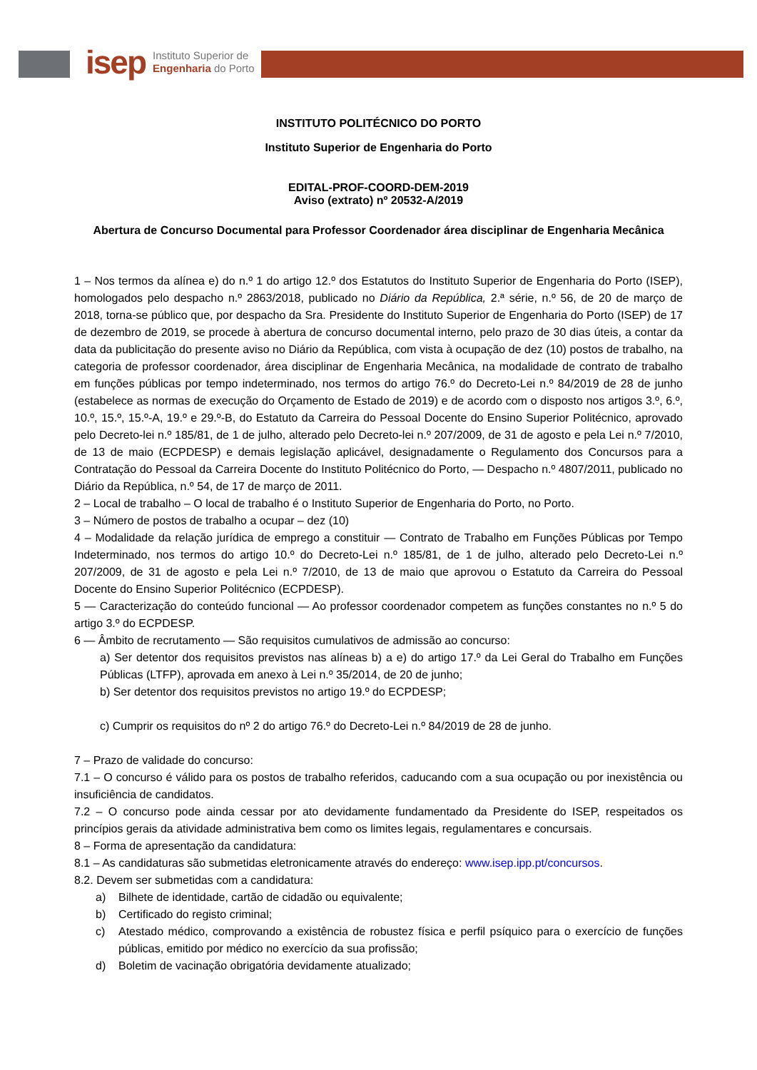isep Instituto Superior de
Engenharia do Porto
INSTITUTO POLITÉCNICO DO PORTO
Instituto Superior de Engenharia do Porto
EDITAL-PROF-COORD-DEM-2019
Aviso (extrato) nº 20532-A/2019
Abertura de Concurso Documental para Professor Coordenador área disciplinar de Engenharia Mecânica
1 – Nos termos da alínea e) do n.º 1 do artigo 12.º dos Estatutos do Instituto Superior de Engenharia do Porto (ISEP), homologados pelo despacho n.º 2863/2018, publicado no Diário da República, 2.ª série, n.º 56, de 20 de março de 2018, torna-se público que, por despacho da Sra. Presidente do Instituto Superior de Engenharia do Porto (ISEP) de 17 de dezembro de 2019, se procede à abertura de concurso documental interno, pelo prazo de 30 dias úteis, a contar da data da publicitação do presente aviso no Diário da República, com vista à ocupação de dez (10) postos de trabalho, na categoria de professor coordenador, área disciplinar de Engenharia Mecânica, na modalidade de contrato de trabalho em funções públicas por tempo indeterminado, nos termos do artigo 76.º do Decreto-Lei n.º 84/2019 de 28 de junho (estabelece as normas de execução do Orçamento de Estado de 2019) e de acordo com o disposto nos artigos 3.º, 6.º, 10.º, 15.º, 15.º-A, 19.º e 29.º-B, do Estatuto da Carreira do Pessoal Docente do Ensino Superior Politécnico, aprovado pelo Decreto-lei n.º 185/81, de 1 de julho, alterado pelo Decreto-lei n.º 207/2009, de 31 de agosto e pela Lei n.º 7/2010, de 13 de maio (ECPDESP) e demais legislação aplicável, designadamente o Regulamento dos Concursos para a Contratação do Pessoal da Carreira Docente do Instituto Politécnico do Porto, — Despacho n.º 4807/2011, publicado no Diário da República, n.º 54, de 17 de março de 2011.
2 – Local de trabalho – O local de trabalho é o Instituto Superior de Engenharia do Porto, no Porto.
3 – Número de postos de trabalho a ocupar – dez (10)
4 – Modalidade da relação jurídica de emprego a constituir — Contrato de Trabalho em Funções Públicas por Tempo Indeterminado, nos termos do artigo 10.º do Decreto-Lei n.º 185/81, de 1 de julho, alterado pelo Decreto-Lei n.º 207/2009, de 31 de agosto e pela Lei n.º 7/2010, de 13 de maio que aprovou o Estatuto da Carreira do Pessoal Docente do Ensino Superior Politécnico (ECPDESP).
5 — Caracterização do conteúdo funcional — Ao professor coordenador competem as funções constantes no n.º 5 do artigo 3.º do ECPDESP.
6 — Âmbito de recrutamento — São requisitos cumulativos de admissão ao concurso:
a) Ser detentor dos requisitos previstos nas alíneas b) a e) do artigo 17.º da Lei Geral do Trabalho em Funções Públicas (LTFP), aprovada em anexo à Lei n.º 35/2014, de 20 de junho;
b) Ser detentor dos requisitos previstos no artigo 19.º do ECPDESP;
c) Cumprir os requisitos do nº 2 do artigo 76.º do Decreto-Lei n.º 84/2019 de 28 de junho.
7 – Prazo de validade do concurso:
7.1 – O concurso é válido para os postos de trabalho referidos, caducando com a sua ocupação ou por inexistência ou insuficiência de candidatos.
7.2 – O concurso pode ainda cessar por ato devidamente fundamentado da Presidente do ISEP, respeitados os princípios gerais da atividade administrativa bem como os limites legais, regulamentares e concursais.
8 – Forma de apresentação da candidatura:
8.1 – As candidaturas são submetidas eletronicamente através do endereço: www.isep.ipp.pt/concursos.
8.2. Devem ser submetidas com a candidatura:
a) Bilhete de identidade, cartão de cidadão ou equivalente;
b) Certificado do registo criminal;
c) Atestado médico, comprovando a existência de robustez física e perfil psíquico para o exercício de funções públicas, emitido por médico no exercício da sua profissão;
d) Boletim de vacinação obrigatória devidamente atualizado;